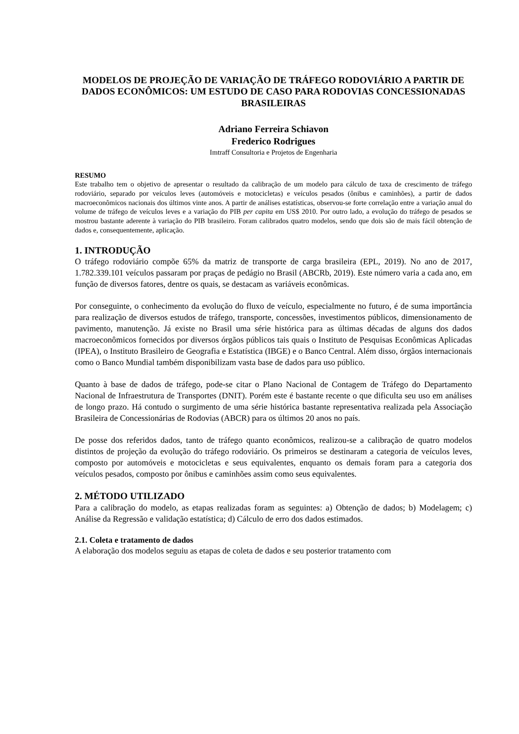MODELOS DE PROJEÇÃO DE VARIAÇÃO DE TRÁFEGO RODOVIÁRIO A PARTIR DE DADOS ECONÔMICOS: UM ESTUDO DE CASO PARA RODOVIAS CONCESSIONADAS BRASILEIRAS
Adriano Ferreira Schiavon
Frederico Rodrigues
Imtraff Consultoria e Projetos de Engenharia
RESUMO
Este trabalho tem o objetivo de apresentar o resultado da calibração de um modelo para cálculo de taxa de crescimento de tráfego rodoviário, separado por veículos leves (automóveis e motocicletas) e veículos pesados (ônibus e caminhões), a partir de dados macroeconômicos nacionais dos últimos vinte anos. A partir de análises estatísticas, observou-se forte correlação entre a variação anual do volume de tráfego de veículos leves e a variação do PIB per capita em US$ 2010. Por outro lado, a evolução do tráfego de pesados se mostrou bastante aderente à variação do PIB brasileiro. Foram calibrados quatro modelos, sendo que dois são de mais fácil obtenção de dados e, consequentemente, aplicação.
1. INTRODUÇÃO
O tráfego rodoviário compõe 65% da matriz de transporte de carga brasileira (EPL, 2019). No ano de 2017, 1.782.339.101 veículos passaram por praças de pedágio no Brasil (ABCRb, 2019). Este número varia a cada ano, em função de diversos fatores, dentre os quais, se destacam as variáveis econômicas.
Por conseguinte, o conhecimento da evolução do fluxo de veículo, especialmente no futuro, é de suma importância para realização de diversos estudos de tráfego, transporte, concessões, investimentos públicos, dimensionamento de pavimento, manutenção. Já existe no Brasil uma série histórica para as últimas décadas de alguns dos dados macroeconômicos fornecidos por diversos órgãos públicos tais quais o Instituto de Pesquisas Econômicas Aplicadas (IPEA), o Instituto Brasileiro de Geografia e Estatística (IBGE) e o Banco Central. Além disso, órgãos internacionais como o Banco Mundial também disponibilizam vasta base de dados para uso público.
Quanto à base de dados de tráfego, pode-se citar o Plano Nacional de Contagem de Tráfego do Departamento Nacional de Infraestrutura de Transportes (DNIT). Porém este é bastante recente o que dificulta seu uso em análises de longo prazo. Há contudo o surgimento de uma série histórica bastante representativa realizada pela Associação Brasileira de Concessionárias de Rodovias (ABCR) para os últimos 20 anos no país.
De posse dos referidos dados, tanto de tráfego quanto econômicos, realizou-se a calibração de quatro modelos distintos de projeção da evolução do tráfego rodoviário. Os primeiros se destinaram a categoria de veículos leves, composto por automóveis e motocicletas e seus equivalentes, enquanto os demais foram para a categoria dos veículos pesados, composto por ônibus e caminhões assim como seus equivalentes.
2. MÉTODO UTILIZADO
Para a calibração do modelo, as etapas realizadas foram as seguintes: a) Obtenção de dados; b) Modelagem; c) Análise da Regressão e validação estatística; d) Cálculo de erro dos dados estimados.
2.1. Coleta e tratamento de dados
A elaboração dos modelos seguiu as etapas de coleta de dados e seu posterior tratamento com